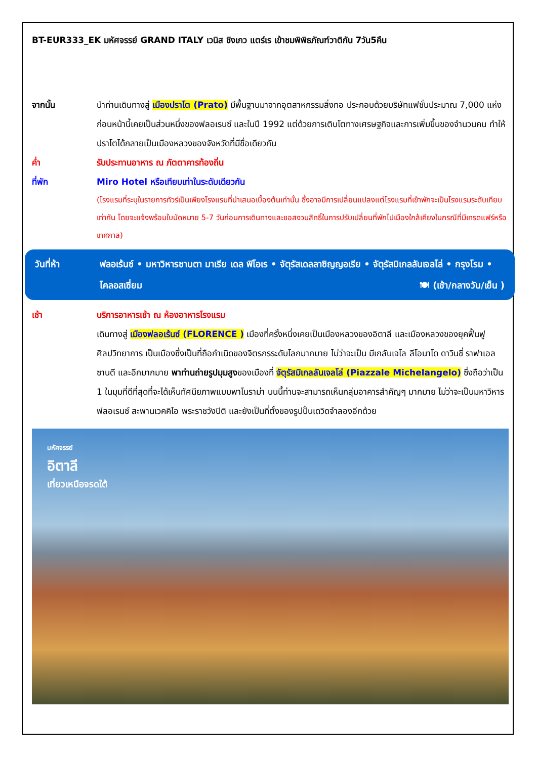BT-EUR333_EK มหัศจรรย์ GRAND ITALY เวนิส ชิงเกว แตร์เร เข้าชมพิพิธภัณฑ์วาติกัน 7วัน5คืน
จากนั้น นำท่านเดินทางสู่ เมืองปราโต (Prato) มีพื้นฐานมาจากอุตสาหกรรมสิ่งทอ ประกอบด้วยบริษัทแฟชั่นประมาณ 7,000 แห่ง ก่อนหน้านี้เคยเป็นส่วนหนึ่งของฟลอเรนซ์ และในปี 1992 แต่ด้วยการเติบโตทางเศรษฐกิจและการเพิ่มขึ้นของจำนวนคน ทำให้ปราโตได้กลายเป็นเมืองหลวงของจังหวัดที่มีชื่อเดียวกัน
ค่ำ รับประทานอาหาร ณ ภัตตาคารท้องถิ่น
ที่พัก Miro Hotel หรือเทียบเท่าในระดับเดียวกัน
(โรงแรมที่ระบุในรายการทัวร์เป็นเพียงโรงแรมที่นำเสนอเบื้องต้นเท่านั้น ซึ่งอาจมีการเปลี่ยนแปลงแต่โรงแรมที่เข้าพักจะเป็นโรงแรมระดับเทียบเท่ากัน โดยจะแจ้งพร้อมใบนัดหมาย 5-7 วันก่อนการเดินทางและขอสงวนสิทธิ์ในการปรับเปลี่ยนที่พักไปเมืองใกล้เคียงในกรณีที่มีเทรดแฟร์หรือเทศกาล)
วันที่ห้า ฟลอเร้นซ์ • มหาวิหารซานตา มาเรีย เดล ฟิโอเร • จัตุรัสเดลลาซิญญอเรีย • จัตุรัสมิเกลลันเจลโล่ • กรุงโรม • โคลอสเซี่ยม 🍽 (เช้า/กลางวัน/เย็น )
เช้า บริการอาหารเช้า ณ ห้องอาหารโรงแรม
เดินทางสู่ เมืองฟลอเร้นซ์ (FLORENCE ) เมืองที่ครั้งหนึ่งเคยเป็นเมืองหลวงของอิตาลี และเมืองหลวงของยุคฟื้นฟูศิลปวิทยาการ เป็นเมืองซึ่งเป็นที่ถือกำเนิดของจิตรกรระดับโลกมากมาย ไม่ว่าจะเป็น มีเกลันเจโล ลีโอนาโด ดาวินชี่ ราฟาเอล ซานตี และอีกมากมาย พาท่านถ่ายรูปมุมสูงของเมืองที่ จัตุรัสมิเกลลันเจลโล่ (Piazzale Michelangelo) ซึ่งถือว่าเป็น 1 ในมุมที่ดีที่สุดที่จะได้เห็นทัศนียภาพแบบพาโนราม่า บนนี้ท่านจะสามารถเห็นกลุ่มอาคารสำคัญๆ มากมาย ไม่ว่าจะเป็นมหาวิหารฟลอเรนซ์ สะพานเวคคิโอ พระราชวังปิติ และยังเป็นที่ตั้งของรูปปั้นเดวิดจำลองอีกด้วย
มหัศจรรย์
อิตาลี
เที่ยวเหนือจรดใต้